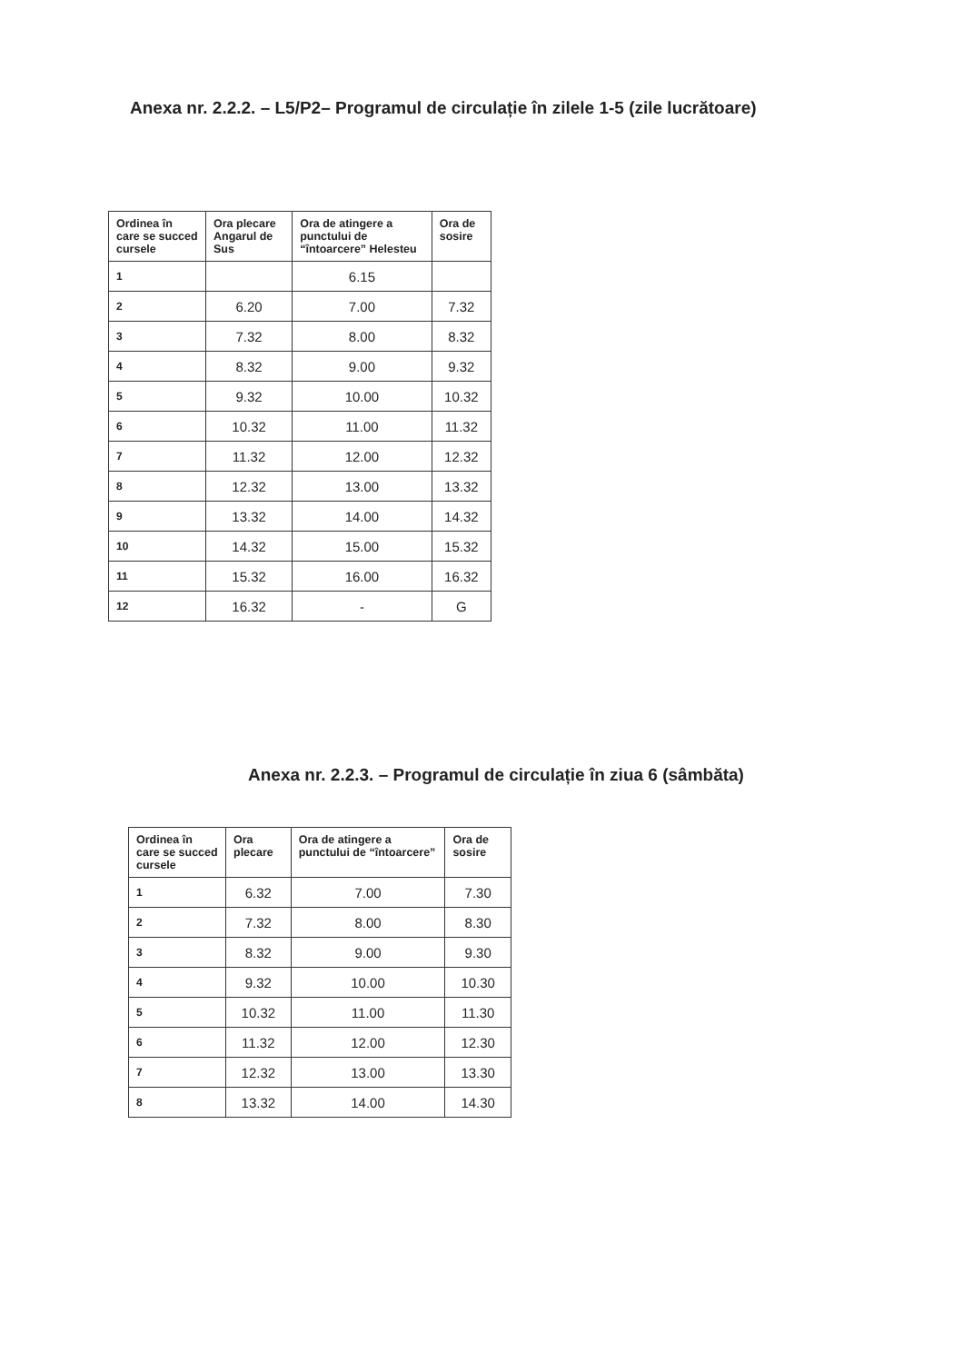Anexa nr. 2.2.2. – L5/P2– Programul de circulație în zilele 1-5 (zile lucrătoare)
| Ordinea în care se succed cursele | Ora plecare Angarul de Sus | Ora de atingere a punctului de “întoarcere” Helesteu | Ora de sosire |
| --- | --- | --- | --- |
| 1 | | 6.15 | |
| 2 | 6.20 | 7.00 | 7.32 |
| 3 | 7.32 | 8.00 | 8.32 |
| 4 | 8.32 | 9.00 | 9.32 |
| 5 | 9.32 | 10.00 | 10.32 |
| 6 | 10.32 | 11.00 | 11.32 |
| 7 | 11.32 | 12.00 | 12.32 |
| 8 | 12.32 | 13.00 | 13.32 |
| 9 | 13.32 | 14.00 | 14.32 |
| 10 | 14.32 | 15.00 | 15.32 |
| 11 | 15.32 | 16.00 | 16.32 |
| 12 | 16.32 | - | G |
Anexa nr. 2.2.3. – Programul de circulație în ziua 6 (sâmbăta)
| Ordinea în care se succed cursele | Ora plecare | Ora de atingere a punctului de “întoarcere” | Ora de sosire |
| --- | --- | --- | --- |
| 1 | 6.32 | 7.00 | 7.30 |
| 2 | 7.32 | 8.00 | 8.30 |
| 3 | 8.32 | 9.00 | 9.30 |
| 4 | 9.32 | 10.00 | 10.30 |
| 5 | 10.32 | 11.00 | 11.30 |
| 6 | 11.32 | 12.00 | 12.30 |
| 7 | 12.32 | 13.00 | 13.30 |
| 8 | 13.32 | 14.00 | 14.30 |